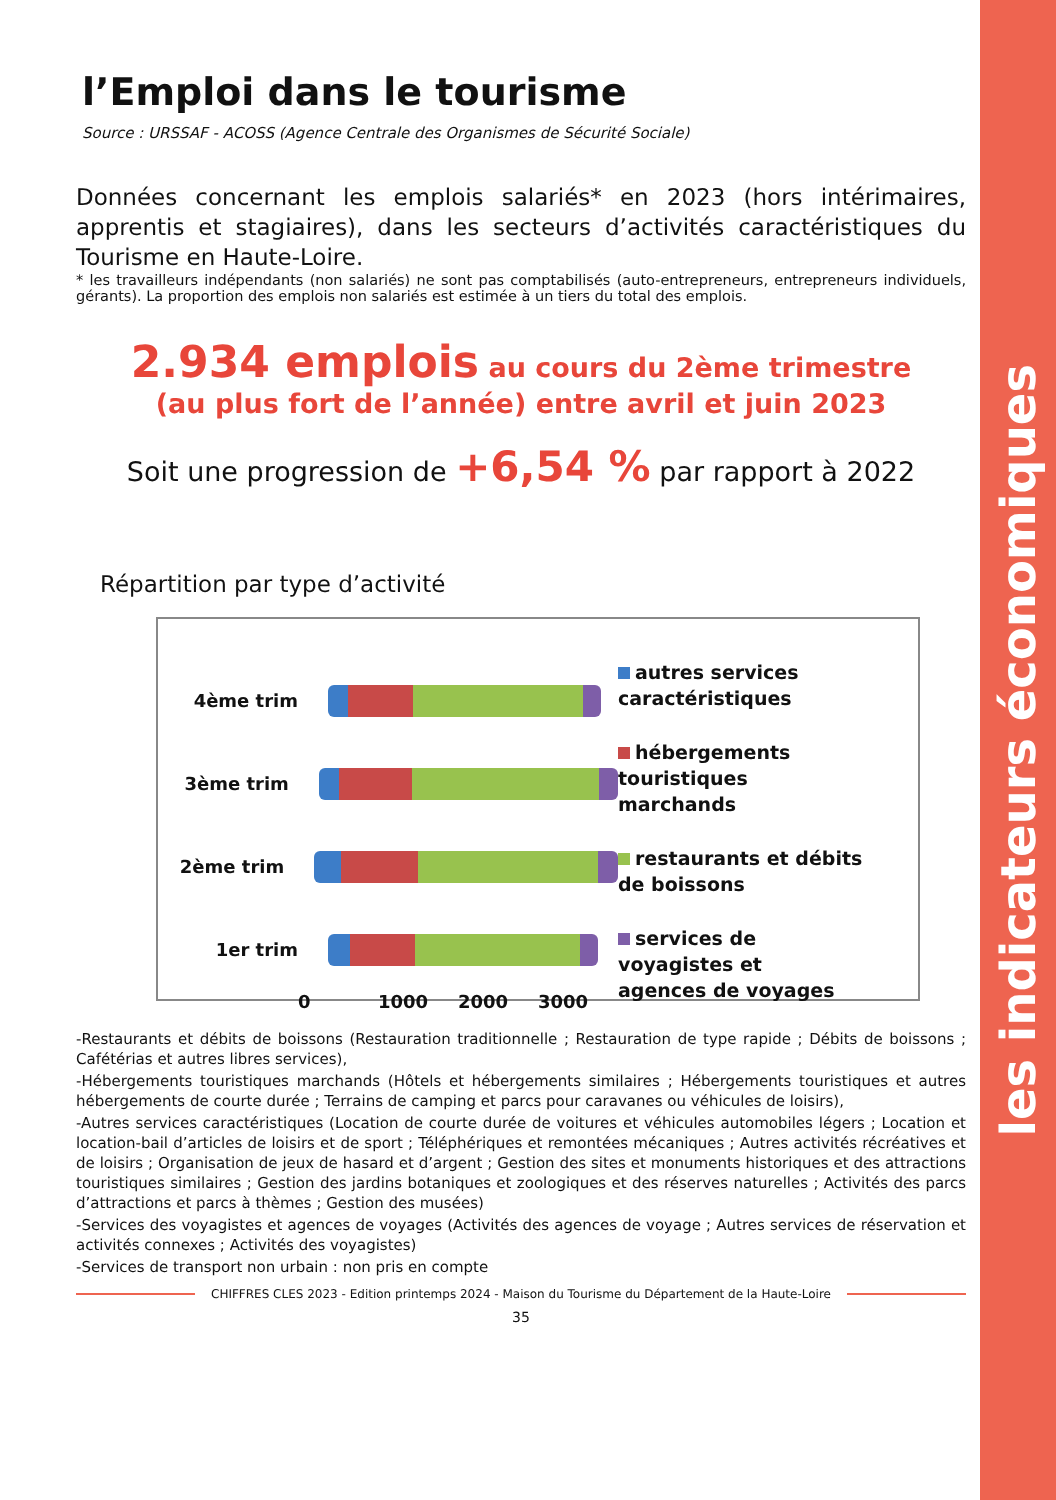les indicateurs économiques
l’Emploi dans le tourisme
Source : URSSAF - ACOSS (Agence Centrale des Organismes de Sécurité Sociale)
Données concernant les emplois salariés* en 2023 (hors intérimaires, apprentis et stagiaires), dans les secteurs d’activités caractéristiques du Tourisme en Haute-Loire.
* les travailleurs indépendants (non salariés) ne sont pas comptabilisés (auto-entrepreneurs, entrepreneurs individuels, gérants). La proportion des emplois non salariés est estimée à un tiers du total des emplois.
2.934 emplois au cours du 2ème trimestre
(au plus fort de l’année) entre avril et juin 2023
Soit une progression de +6,54 % par rapport à 2022
Répartition par type d’activité
4ème trim
3ème trim
2ème trim
1er trim
0 1000 2000 3000
autres services
caractéristiques
hébergements
touristiques
marchands
restaurants et débits
de boissons
services de
voyagistes et
agences de voyages
-Restaurants et débits de boissons (Restauration traditionnelle ; Restauration de type rapide ; Débits de boissons ; Cafétérias et autres libres services),
-Hébergements touristiques marchands (Hôtels et hébergements similaires ; Hébergements touristiques et autres hébergements de courte durée ; Terrains de camping et parcs pour caravanes ou véhicules de loisirs),
-Autres services caractéristiques (Location de courte durée de voitures et véhicules automobiles légers ; Location et location-bail d’articles de loisirs et de sport ; Téléphériques et remontées mécaniques ; Autres activités récréatives et de loisirs ; Organisation de jeux de hasard et d’argent ; Gestion des sites et monuments historiques et des attractions touristiques similaires ; Gestion des jardins botaniques et zoologiques et des réserves naturelles ; Activités des parcs d’attractions et parcs à thèmes ; Gestion des musées)
-Services des voyagistes et agences de voyages (Activités des agences de voyage ; Autres services de réservation et activités connexes ; Activités des voyagistes)
-Services de transport non urbain : non pris en compte
CHIFFRES CLES 2023 - Edition printemps 2024 - Maison du Tourisme du Département de la Haute-Loire
35